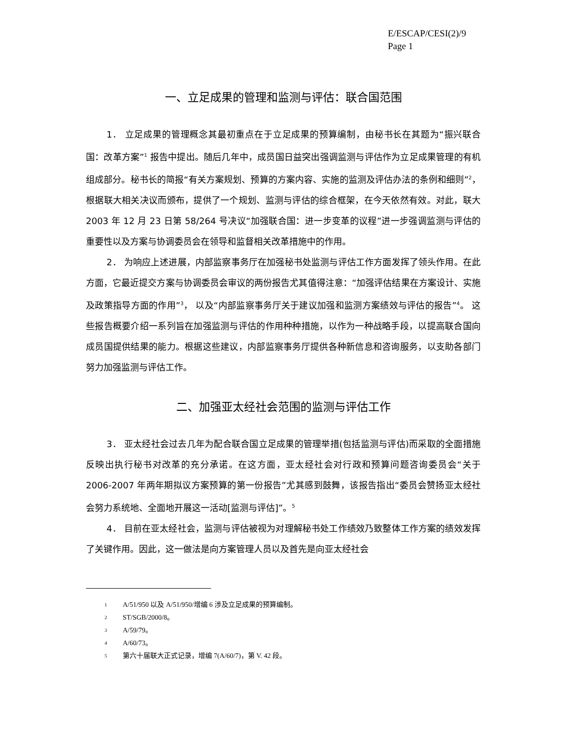E/ESCAP/CESI(2)/9
Page 1
一、立足成果的管理和监测与评估：联合国范围
1． 立足成果的管理概念其最初重点在于立足成果的预算编制，由秘书长在其题为“振兴联合国：改革方案”<sup>1</sup> 报告中提出。随后几年中，成员国日益突出强调监测与评估作为立足成果管理的有机组成部分。秘书长的简报“有关方案规划、预算的方案内容、实施的监测及评估办法的条例和细则”<sup>2</sup>， 根据联大相关决议而颁布，提供了一个规划、监测与评估的综合框架，在今天依然有效。对此，联大 2003 年 12 月 23 日第 58/264 号决议“加强联合国：进一步变革的议程”进一步强调监测与评估的重要性以及方案与协调委员会在领导和监督相关改革措施中的作用。
2． 为响应上述进展，内部监察事务厅在加强秘书处监测与评估工作方面发挥了领头作用。在此方面，它最近提交方案与协调委员会审议的两份报告尤其值得注意：“加强评估结果在方案设计、实施及政策指导方面的作用”<sup>3</sup>， 以及“内部监察事务厅关于建议加强和监测方案绩效与评估的报告”<sup>4</sup>。 这些报告概要介绍一系列旨在加强监测与评估的作用种种措施，以作为一种战略手段，以提高联合国向成员国提供结果的能力。根据这些建议，内部监察事务厅提供各种新信息和咨询服务，以支助各部门努力加强监测与评估工作。
二、加强亚太经社会范围的监测与评估工作
3． 亚太经社会过去几年为配合联合国立足成果的管理举措(包括监测与评估)而采取的全面措施反映出执行秘书对改革的充分承诺。在这方面，亚太经社会对行政和预算问题咨询委员会“关于 2006-2007 年两年期拟议方案预算的第一份报告”尤其感到鼓舞，该报告指出“委员会赞扬亚太经社会努力系统地、全面地开展这一活动[监测与评估]”。<sup>5</sup>
4． 目前在亚太经社会，监测与评估被视为对理解秘书处工作绩效乃致整体工作方案的绩效发挥了关键作用。因此，这一做法是向方案管理人员以及首先是向亚太经社会
1 A/51/950 以及 A/51/950/增编 6 涉及立足成果的预算编制。
2 ST/SGB/2000/8。
3 A/59/79。
4 A/60/73。
5 第六十届联大正式记录，增编 7(A/60/7)，第 V. 42 段。